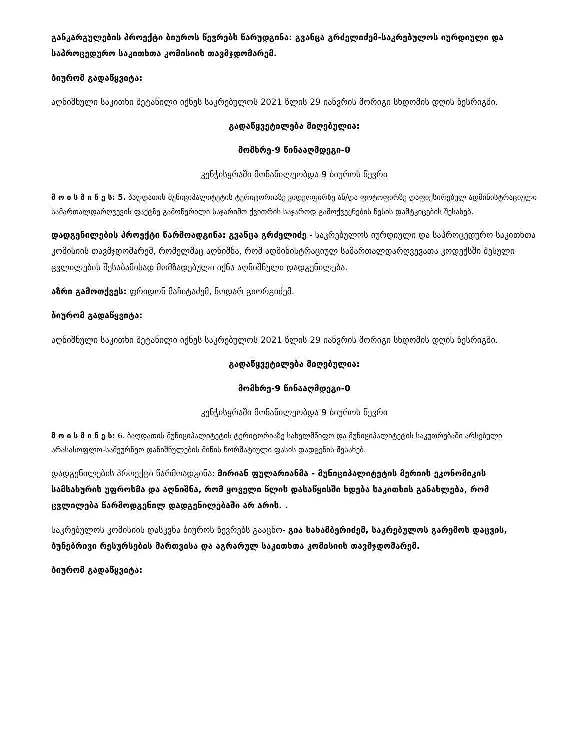განკარგულების პროექტი ბიუროს წევრებს წარუდგინა: გვანცა გრძელიძემ-საკრებულოს იურდიული და საპროცედურო საკითხთა კომისიის თავმჯდომარემ.
ბიურომ გადაწყვიტა:
აღნიშნული საკითხი შეტანილი იქნეს საკრებულოს 2021 წლის 29 იანვრის მორიგი სხდომის დღის წესრიგში.
გადაწყვეტილება მიღებულია:
მომხრე-9 წინააღმდეგი-0
კენჭისყრაში მონაწილეობდა 9 ბიუროს წევრი
მ ო ი ს მ ი ნ ე ს: 5. ბაღდათის მუნიციპალიტეტის ტერიტორიაზე ვიდეოფირზე ან/და ფოტოფირზე დაფიქსირებულ ადმინისტრაციული სამართალდარღვევის ფაქტზე გამოწერილი საჯარიმო ქვითრის საჯაროდ გამოქვეყნების წესის დამტკიცების შესახებ.
დადგენილების პროექტი წარმოადგინა: გვანცა გრძელიძე - საკრებულოს იურდიული და საპროცედურო საკითხთა კომისიის თავმჯდომარემ, რომელმაც აღნიშნა, რომ ადმინისტრაციულ სამართალდარღვევათა კოდექსში შესული ცვლილების შესაბამისად მომზადებული იქნა აღნიშნული დადგენილება.
აზრი გამოთქვეს: ფრიდონ მაჩიტაძემ, ნოდარ გიორგიძემ.
ბიურომ გადაწყვიტა:
აღნიშნული საკითხი შეტანილი იქნეს საკრებულოს 2021 წლის 29 იანვრის მორიგი სხდომის დღის წესრიგში.
გადაწყვეტილება მიღებულია:
მომხრე-9 წინააღმდეგი-0
კენჭისყრაში მონაწილეობდა 9 ბიუროს წევრი
მ ო ი ს მ ი ნ ე ს: 6. ბაღდათის მუნიციპალიტეტის ტერიტორიაზე სახელმწიფო და მუნიციპალიტეტის საკუთრებაში არსებული არასასოფლო-სამეურნეო დანიშნულების მიწის ნორმატიული ფასის დადგენის შესახებ.
დადგენილების პროექტი წარმოადგინა: მირიან ფულარიანმა - მუნიციპალიტეტის მერიის ეკონომიკის სამსახურის უფროსმა და აღნიშნა, რომ ყოველი წლის დასაწყისში ხდება საკითხის განახლება, რომ ცვლილება წარმოდგენილ დადგენილებაში არ არის. .
საკრებულოს კომისიის დასკვნა ბიუროს წევრებს გააცნო- გია სახამბერიძემ, საკრებულოს გარემოს დაცვის, ბუნებრივი რესურსების მართვისა და აგრარულ საკითხთა კომისიის თავმჯდომარემ.
ბიურომ გადაწყვიტა: